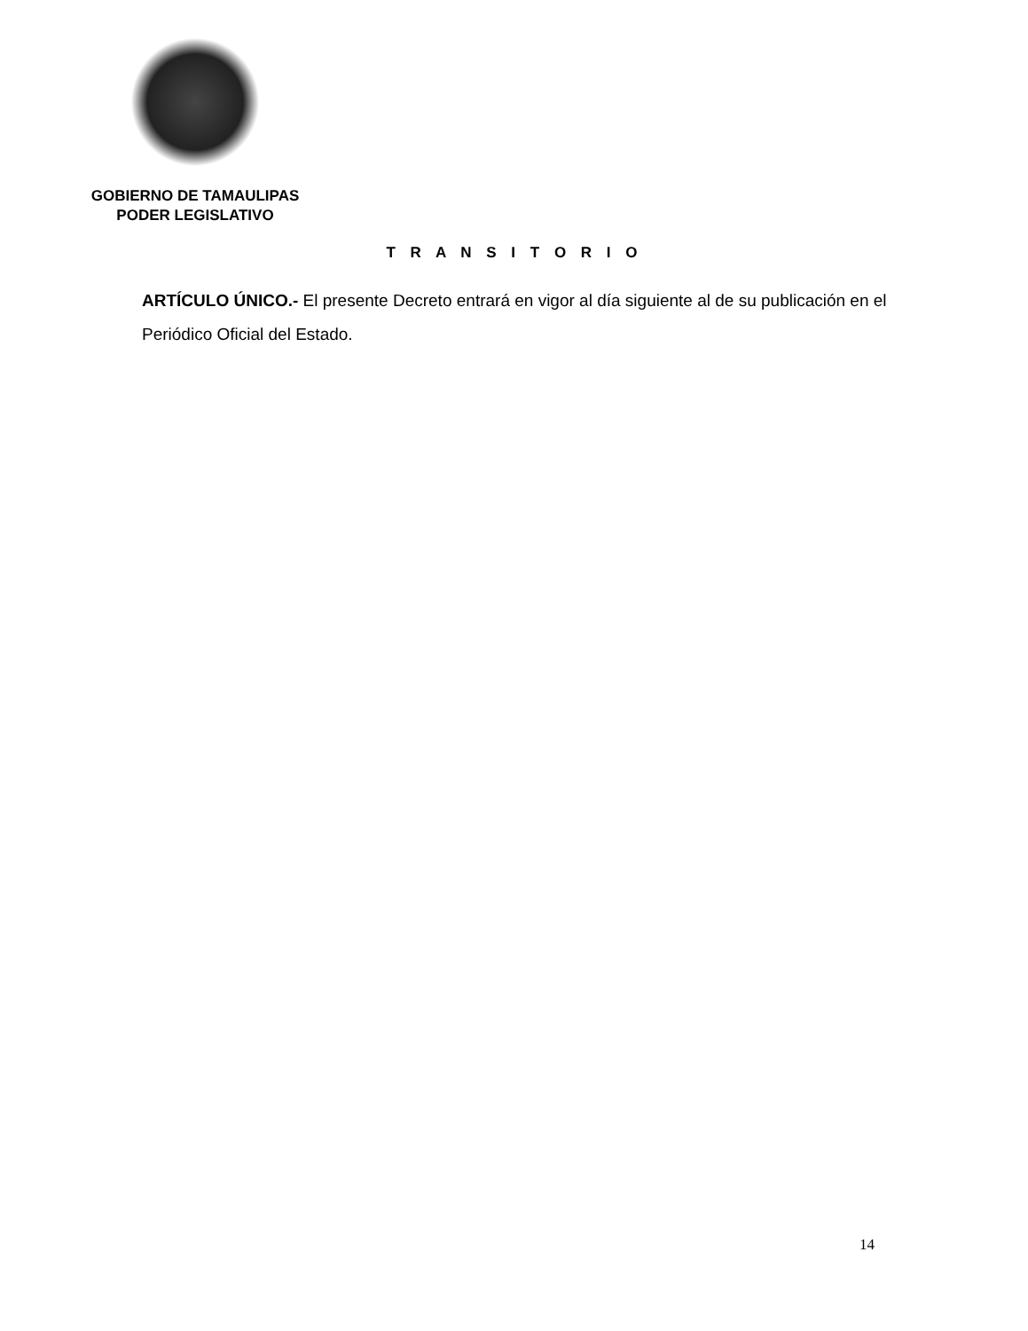GOBIERNO DE TAMAULIPAS
PODER LEGISLATIVO
T R A N S I T O R I O
ARTÍCULO ÚNICO.- El presente Decreto entrará en vigor al día siguiente al de su publicación en el Periódico Oficial del Estado.
14